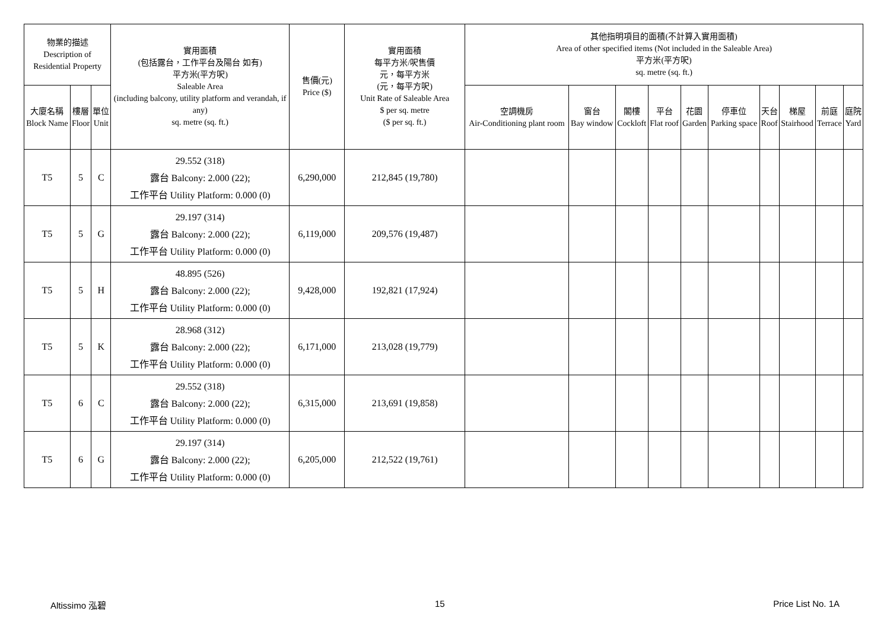| 物業的描述 Description of Residential Property | | | 實用面積 (包括露台，工作平台及陽台 如有) 平方米(平方呎) Saleable Area (including balcony, utility platform and verandah, if any) sq. metre (sq. ft.) | 售價(元) Price ($) | 實用面積 每平方米/呎售價 元，每平方米 (元，每平方呎) Unit Rate of Saleable Area $ per sq. metre ($ per sq. ft.) | 其他指明項目的面積(不計算入實用面積) Area of other specified items (Not included in the Saleable Area) 平方米(平方呎) sq. metre (sq. ft.) | | | | | | | | | |
| --- | --- | --- | --- | --- | --- | --- | --- | --- | --- | --- | --- | --- | --- | --- | --- |
| 大廈名稱 Block Name | 樓層 Floor | 單位 Unit | | | | 空調機房 Air-Conditioning plant room | 窗台 Bay window | 閣樓 Cockloft | 平台 Flat roof | 花園 Garden | 停車位 Parking space | 天台 Roof | 梯屋 Stairhood | 前庭 Terrace | 庭院 Yard |
| T5 | 5 | C | 29.552 (318) 露台 Balcony: 2.000 (22); 工作平台 Utility Platform: 0.000 (0) | 6,290,000 | 212,845 (19,780) | | | | | | | | | | |
| T5 | 5 | G | 29.197 (314) 露台 Balcony: 2.000 (22); 工作平台 Utility Platform: 0.000 (0) | 6,119,000 | 209,576 (19,487) | | | | | | | | | | |
| T5 | 5 | H | 48.895 (526) 露台 Balcony: 2.000 (22); 工作平台 Utility Platform: 0.000 (0) | 9,428,000 | 192,821 (17,924) | | | | | | | | | | |
| T5 | 5 | K | 28.968 (312) 露台 Balcony: 2.000 (22); 工作平台 Utility Platform: 0.000 (0) | 6,171,000 | 213,028 (19,779) | | | | | | | | | | |
| T5 | 6 | C | 29.552 (318) 露台 Balcony: 2.000 (22); 工作平台 Utility Platform: 0.000 (0) | 6,315,000 | 213,691 (19,858) | | | | | | | | | | |
| T5 | 6 | G | 29.197 (314) 露台 Balcony: 2.000 (22); 工作平台 Utility Platform: 0.000 (0) | 6,205,000 | 212,522 (19,761) | | | | | | | | | | |
Altissimo 泓碧 15 Price List No. 1A